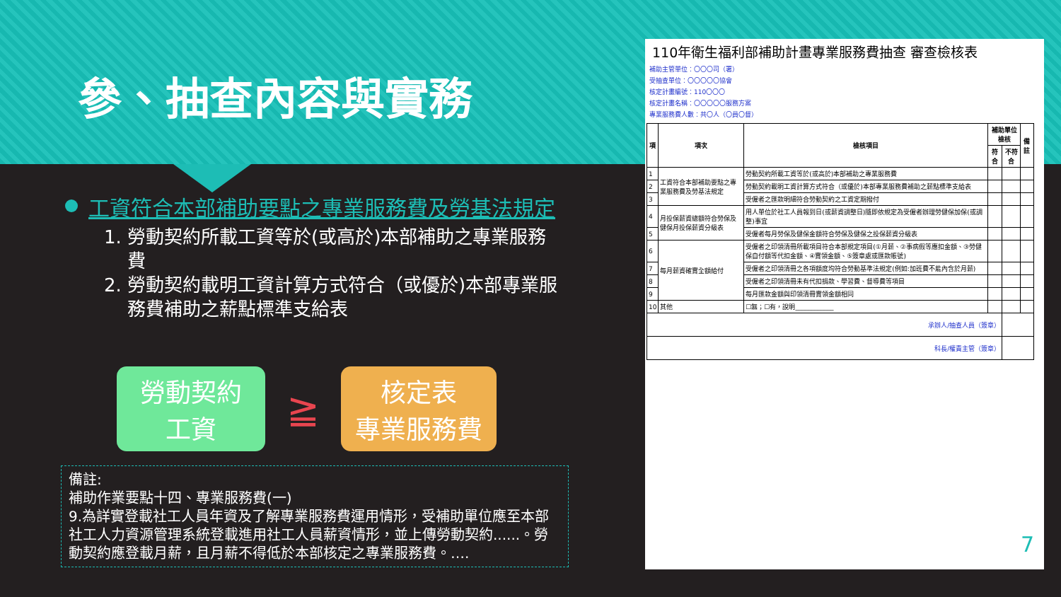參、抽查內容與實務
工資符合本部補助要點之專業服務費及勞基法規定
1. 勞動契約所載工資等於(或高於)本部補助之專業服務費
2. 勞動契約載明工資計算方式符合（或優於)本部專業服務費補助之薪點標準支給表
勞動契約
工資
≧
核定表
專業服務費
備註:
補助作業要點十四、專業服務費(一)
9.為詳實登載社工人員年資及了解專業服務費運用情形，受補助單位應至本部社工人力資源管理系統登載進用社工人員薪資情形，並上傳勞動契約......。勞動契約應登載月薪，且月薪不得低於本部核定之專業服務費。….
110年衛生福利部補助計畫專業服務費抽查 審查檢核表
補助主管單位：〇〇〇司（署）
受抽查單位：〇〇〇〇〇協會
核定計畫編號：110〇〇〇
核定計畫名稱：〇〇〇〇〇服務方案
專業服務費人數：共〇人（〇員〇督）
| 項 | 項次 | 檢核項目 | 補助單位檢核 | | 備註 |
| --- | --- | --- | --- | --- | --- |
| | | | 符合 | 不符合 | |
| 1 | 工資符合本部補助要點之專業服務費及勞基法規定 | 勞動契約所載工資等於(或高於)本部補助之專業服務費 | | | |
| 2 | | 勞動契約載明工資計算方式符合（或優於)本部專業服務費補助之薪點標準支給表 | | | |
| 3 | | 受僱者之匯款明細符合勞動契約之工資定期撥付 | | | |
| 4 | 月投保薪資總額符合勞保及健保月投保薪資分級表 | 用人單位於社工人員報到日(或薪資調整日)隨即依規定為受僱者辦理勞健保加保(或調整)事宜 | | | |
| 5 | | 受僱者每月勞保及健保金額符合勞保及健保之投保薪資分級表 | | | |
| 6 | 每月薪資確實全額給付 | 受僱者之印領清冊所載項目符合本部規定項目(①月薪、②事病假等應扣金額、③勞健保自付額等代扣金額、④實領金額、⑤簽章處或匯款帳號) | | | |
| 7 | | 受僱者之印領清冊之各項額度均符合勞動基準法規定(例如:加班費不能內含於月薪) | | | |
| 8 | | 受僱者之印領清冊未有代扣捐款、學習費、督導費等項目 | | | |
| 9 | | 每月匯款金額與印領清冊實領金額相同 | | | |
| 10 | 其他 | ☐無；☐有，說明____________ | | | |
| 承辦人/抽查人員（簽章） | | | | | |
| 科長/權責主管（簽章） | | | | | |
7